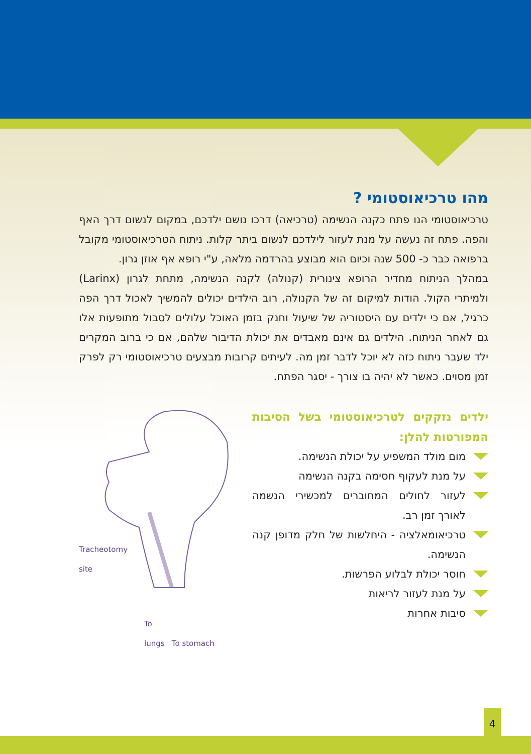מהו טרכיאוסטומי ?
טרכיאוסטומי הנו פתח כקנה הנשימה (טרכיאה) דרכו נושם ילדכם, במקום לנשום דרך האף והפה. פתח זה נעשה על מנת לעזור לילדכם לנשום ביתר קלות. ניתוח הטרכיאוסטומי מקובל ברפואה כבר כ- 500 שנה וכיום הוא מבוצע בהרדמה מלאה, ע"י רופא אף אוזן גרון.
במהלך הניתוח מחדיר הרופא צינורית (קנולה) לקנה הנשימה, מתחת לגרון (Larinx) ולמיתרי הקול. הודות למיקום זה של הקנולה, רוב הילדים יכולים להמשיך לאכול דרך הפה כרגיל, אם כי ילדים עם היסטוריה של שיעול וחנק בזמן האוכל עלולים לסבול מתופעות אלו גם לאחר הניתוח. הילדים גם אינם מאבדים את יכולת הדיבור שלהם, אם כי ברוב המקרים ילד שעבר ניתוח כזה לא יוכל לדבר זמן מה. לעיתים קרובות מבצעים טרכיאוסטומי רק לפרק זמן מסוים. כאשר לא יהיה בו צורך - יסגר הפתח.
ילדים נזקקים לטרכיאוסטומי בשל הסיבות המפורטות להלן:
מום מולד המשפיע על יכולת הנשימה.
על מנת לעקוף חסימה בקנה הנשימה
לעזור לחולים המחוברים למכשירי הנשמה לאורך זמן רב.
טרכיאומאלציה - היחלשות של חלק מדופן קנה הנשימה.
חוסר יכולת לבלוע הפרשות.
על מנת לעזור לריאות
סיבות אחרות
Tracheotomy
site
To
lungs To stomach
4